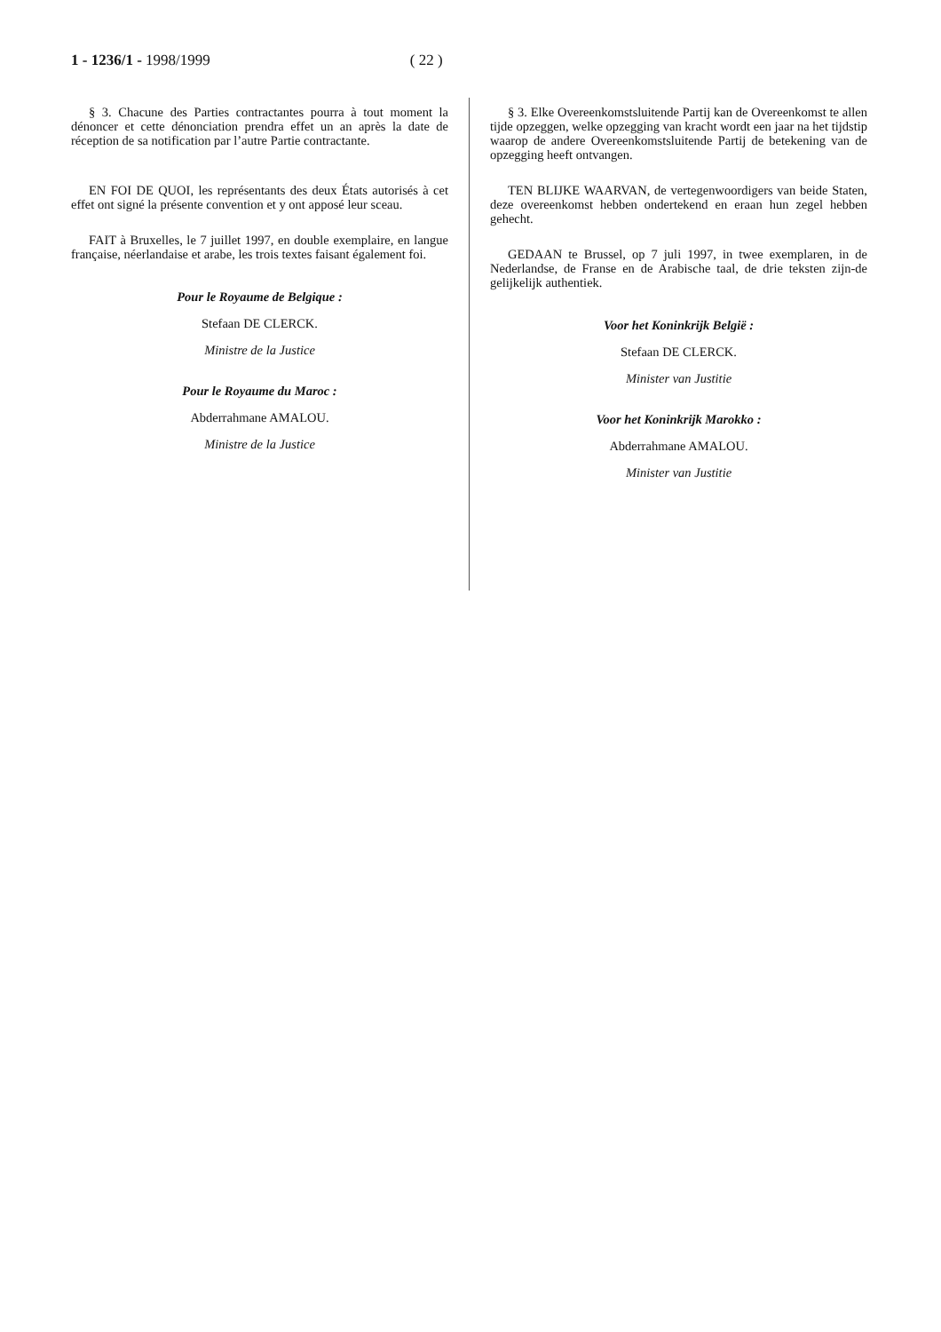1 - 1236/1 - 1998/1999 ( 22 )
§ 3. Chacune des Parties contractantes pourra à tout moment la dénoncer et cette dénonciation prendra effet un an après la date de réception de sa notification par l’autre Partie contractante.
EN FOI DE QUOI, les représentants des deux États autorisés à cet effet ont signé la présente convention et y ont apposé leur sceau.
FAIT à Bruxelles, le 7 juillet 1997, en double exemplaire, en langue française, néerlandaise et arabe, les trois textes faisant également foi.
Pour le Royaume de Belgique :
Stefaan DE CLERCK.
Ministre de la Justice
Pour le Royaume du Maroc :
Abderrahmane AMALOU.
Ministre de la Justice
§ 3. Elke Overeenkomstsluitende Partij kan de Overeenkomst te allen tijde opzeggen, welke opzegging van kracht wordt een jaar na het tijdstip waarop de andere Overeenkomstsluitende Partij de betekening van de opzegging heeft ontvangen.
TEN BLIJKE WAARVAN, de vertegenwoordigers van beide Staten, deze overeenkomst hebben ondertekend en eraan hun zegel hebben gehecht.
GEDAAN te Brussel, op 7 juli 1997, in twee exemplaren, in de Nederlandse, de Franse en de Arabische taal, de drie teksten zijn-de gelijkelijk authentiek.
Voor het Koninkrijk België :
Stefaan DE CLERCK.
Minister van Justitie
Voor het Koninkrijk Marokko :
Abderrahmane AMALOU.
Minister van Justitie